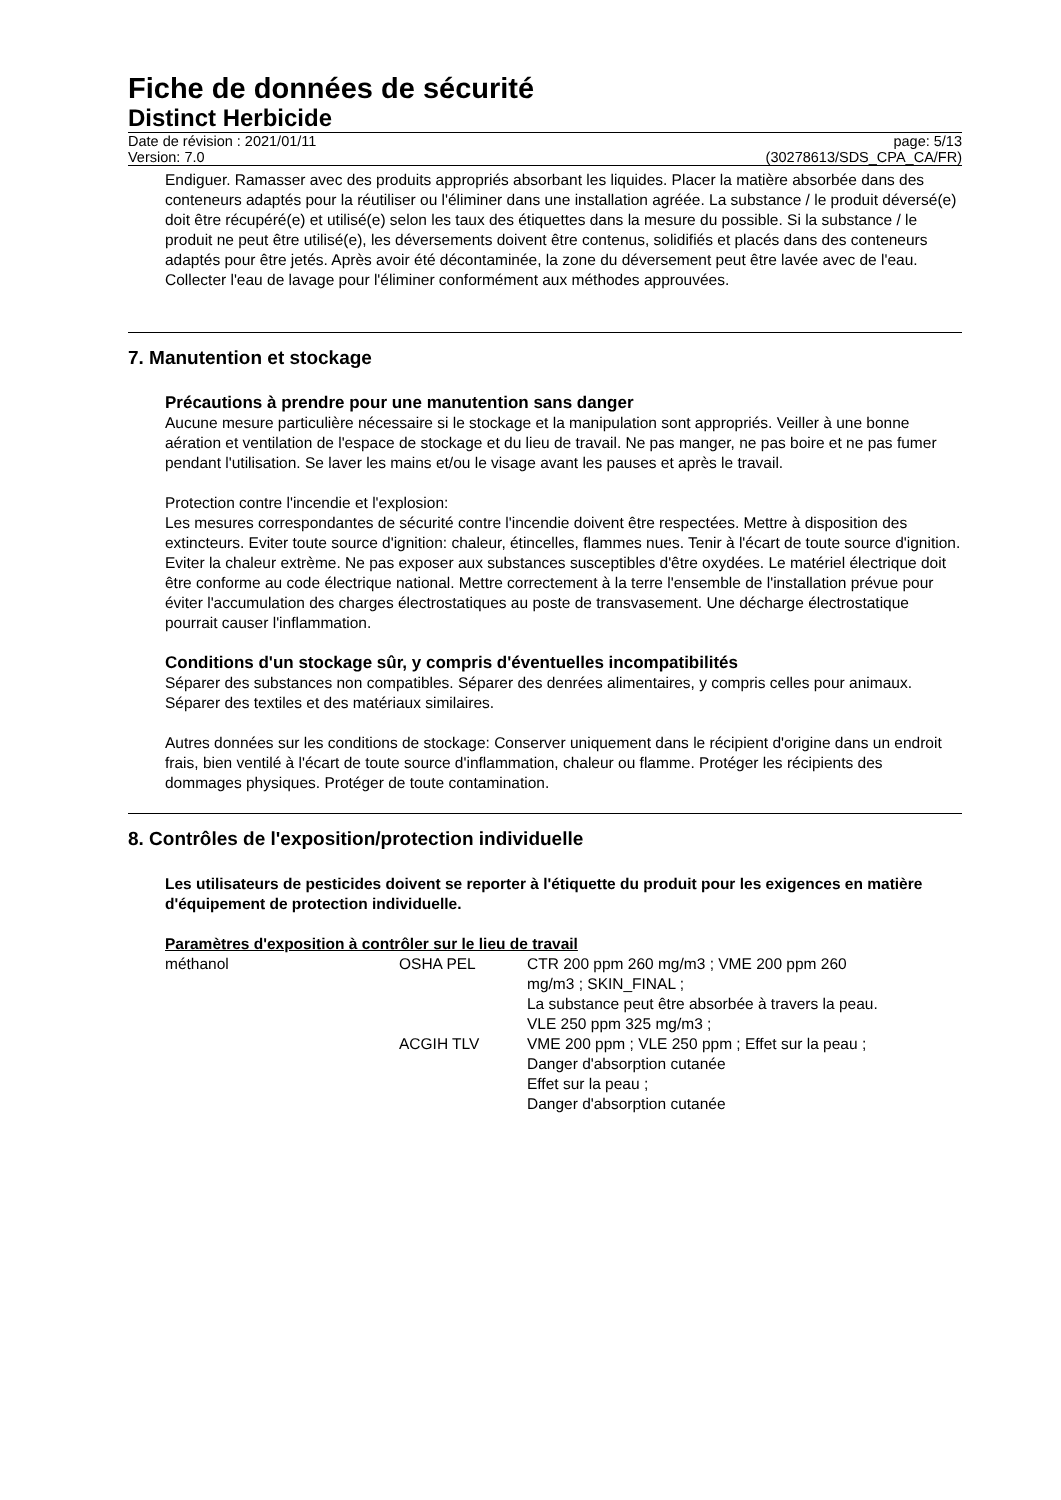Fiche de données de sécurité
Distinct Herbicide
Date de révision : 2021/01/11
Version: 7.0
page: 5/13
(30278613/SDS_CPA_CA/FR)
Endiguer. Ramasser avec des produits appropriés absorbant les liquides. Placer la matière absorbée dans des conteneurs adaptés pour la réutiliser ou l'éliminer dans une installation agréée. La substance / le produit déversé(e) doit être récupéré(e) et utilisé(e) selon les taux des étiquettes dans la mesure du possible. Si la substance / le produit ne peut être utilisé(e), les déversements doivent être contenus, solidifiés et placés dans des conteneurs adaptés pour être jetés. Après avoir été décontaminée, la zone du déversement peut être lavée avec de l'eau. Collecter l'eau de lavage pour l'éliminer conformément aux méthodes approuvées.
7. Manutention et stockage
Précautions à prendre pour une manutention sans danger
Aucune mesure particulière nécessaire si le stockage et la manipulation sont appropriés. Veiller à une bonne aération et ventilation de l'espace de stockage et du lieu de travail. Ne pas manger, ne pas boire et ne pas fumer pendant l'utilisation. Se laver les mains et/ou le visage avant les pauses et après le travail.
Protection contre l'incendie et l'explosion:
Les mesures correspondantes de sécurité contre l'incendie doivent être respectées. Mettre à disposition des extincteurs. Eviter toute source d'ignition: chaleur, étincelles, flammes nues. Tenir à l'écart de toute source d'ignition. Eviter la chaleur extrème. Ne pas exposer aux substances susceptibles d'être oxydées. Le matériel électrique doit être conforme au code électrique national. Mettre correctement à la terre l'ensemble de l'installation prévue pour éviter l'accumulation des charges électrostatiques au poste de transvasement. Une décharge électrostatique pourrait causer l'inflammation.
Conditions d'un stockage sûr, y compris d'éventuelles incompatibilités
Séparer des substances non compatibles. Séparer des denrées alimentaires, y compris celles pour animaux. Séparer des textiles et des matériaux similaires.
Autres données sur les conditions de stockage: Conserver uniquement dans le récipient d'origine dans un endroit frais, bien ventilé à l'écart de toute source d'inflammation, chaleur ou flamme. Protéger les récipients des dommages physiques. Protéger de toute contamination.
8. Contrôles de l'exposition/protection individuelle
Les utilisateurs de pesticides doivent se reporter à l'étiquette du produit pour les exigences en matière d'équipement de protection individuelle.
Paramètres d'exposition à contrôler sur le lieu de travail
| méthanol | OSHA PEL | CTR 200 ppm 260 mg/m3 ; VME 200 ppm 260 mg/m3 ; SKIN_FINAL ; La substance peut être absorbée à travers la peau. VLE 250 ppm 325 mg/m3 ; |
| | ACGIH TLV | VME 200 ppm ; VLE 250 ppm ; Effet sur la peau ; Danger d'absorption cutanée Effet sur la peau ; Danger d'absorption cutanée |